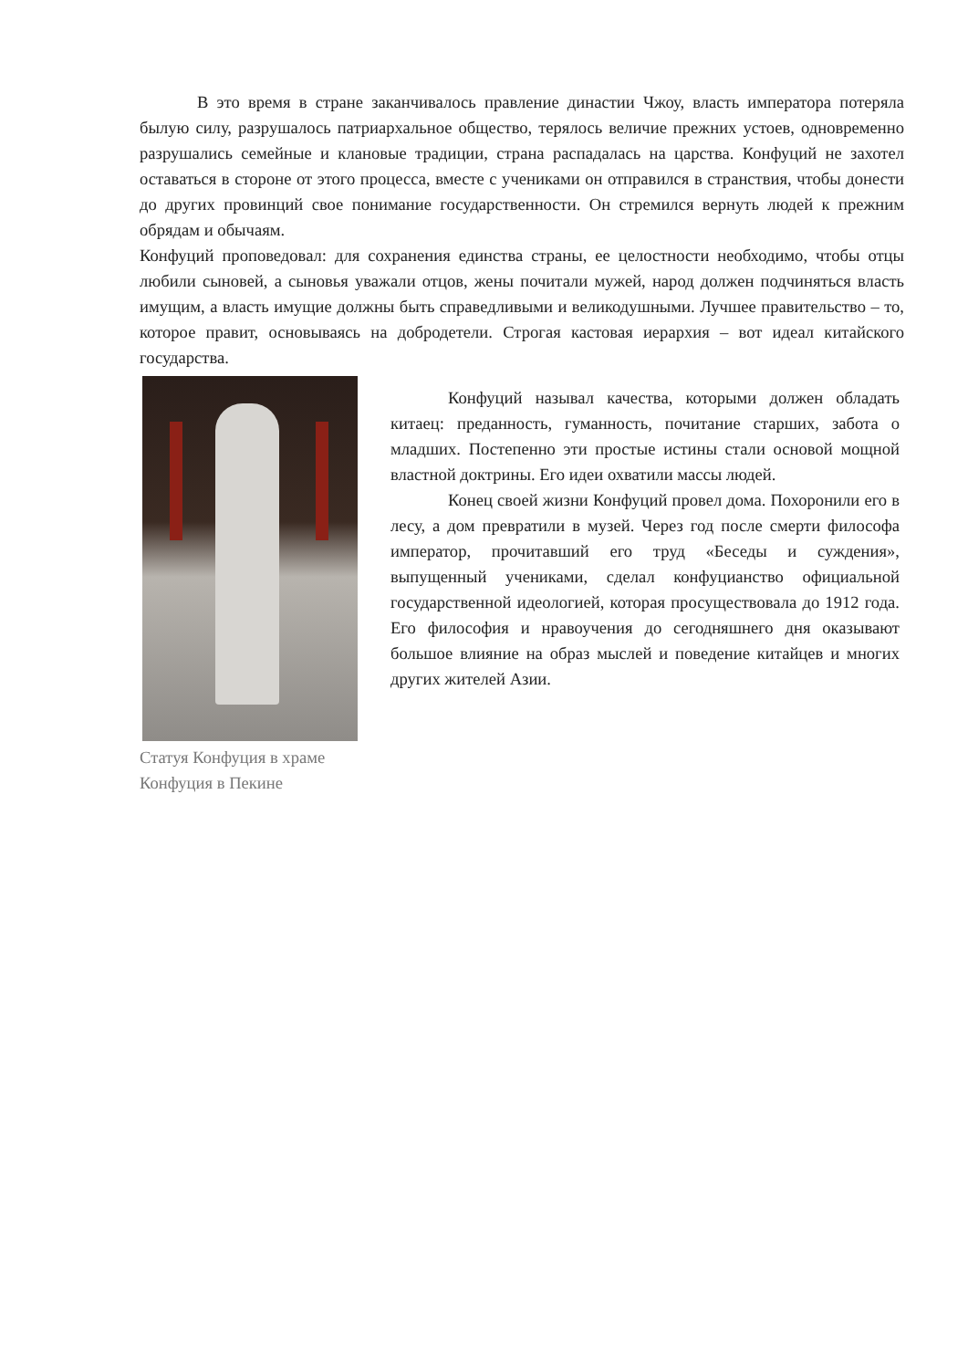В это время в стране заканчивалось правление династии Чжоу, власть императора потеряла былую силу, разрушалось патриархальное общество, терялось величие прежних устоев, одновременно разрушались семейные и клановые традиции, страна распадалась на царства. Конфуций не захотел оставаться в стороне от этого процесса, вместе с учениками он отправился в странствия, чтобы донести до других провинций свое понимание государственности. Он стремился вернуть людей к прежним обрядам и обычаям.
Конфуций проповедовал: для сохранения единства страны, ее целостности необходимо, чтобы отцы любили сыновей, а сыновья уважали отцов, жены почитали мужей, народ должен подчиняться власть имущим, а власть имущие должны быть справедливыми и великодушными. Лучшее правительство – то, которое правит, основываясь на добродетели. Строгая кастовая иерархия – вот идеал китайского государства.
Статуя Конфуция в храме Конфуция в Пекине
Конфуций называл качества, которыми должен обладать китаец: преданность, гуманность, почитание старших, забота о младших. Постепенно эти простые истины стали основой мощной властной доктрины. Его идеи охватили массы людей.
Конец своей жизни Конфуций провел дома. Похоронили его в лесу, а дом превратили в музей. Через год после смерти философа император, прочитавший его труд «Беседы и суждения», выпущенный учениками, сделал конфуцианство официальной государственной идеологией, которая просуществовала до 1912 года. Его философия и нравоучения до сегодняшнего дня оказывают большое влияние на образ мыслей и поведение китайцев и многих других жителей Азии.